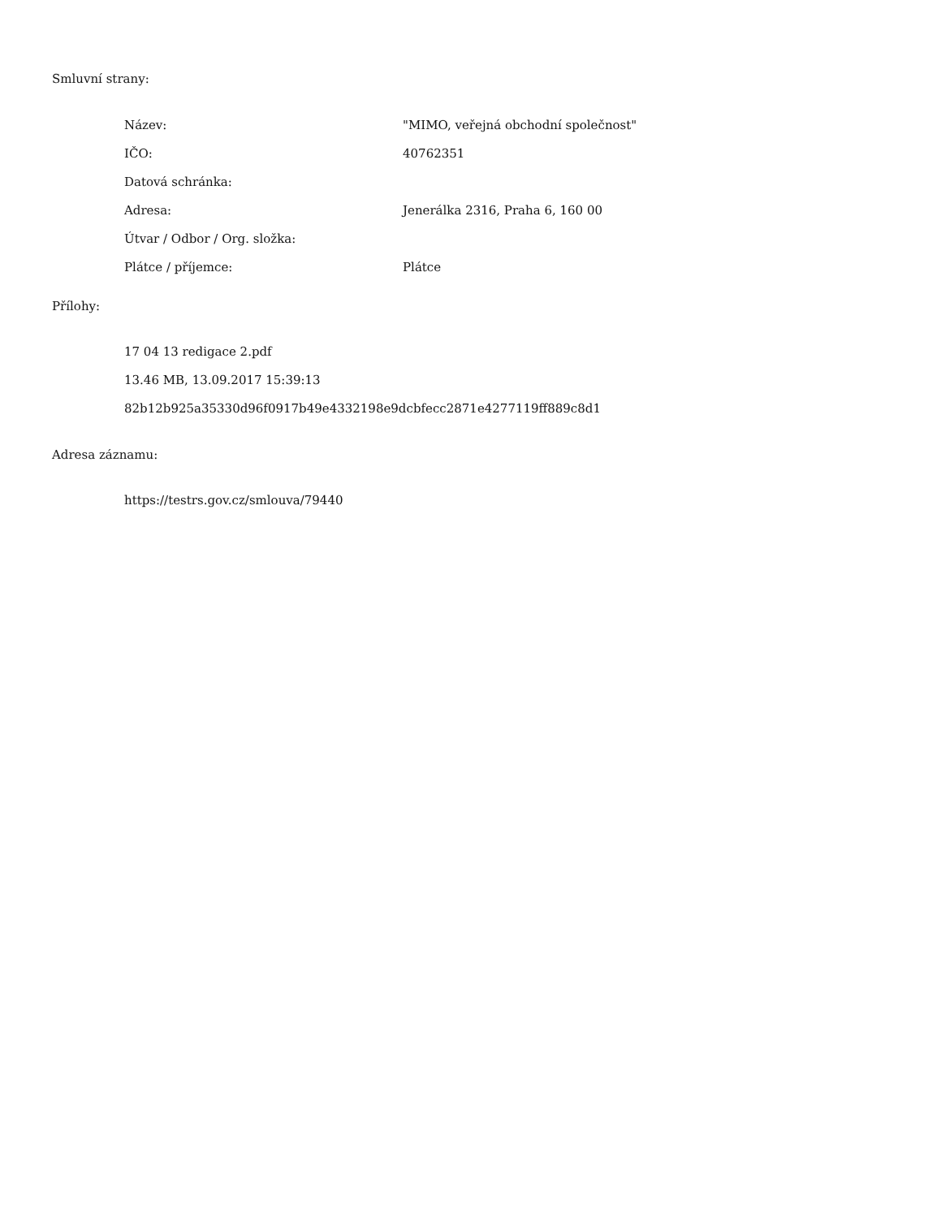Smluvní strany:
| Název: | "MIMO, veřejná obchodní společnost" |
| IČO: | 40762351 |
| Datová schránka: | |
| Adresa: | Jenerálka 2316, Praha 6, 160 00 |
| Útvar / Odbor / Org. složka: | |
| Plátce / příjemce: | Plátce |
Přílohy:
17 04 13 redigace 2.pdf
13.46 MB, 13.09.2017 15:39:13
82b12b925a35330d96f0917b49e4332198e9dcbfecc2871e4277119ff889c8d1
Adresa záznamu:
https://testrs.gov.cz/smlouva/79440